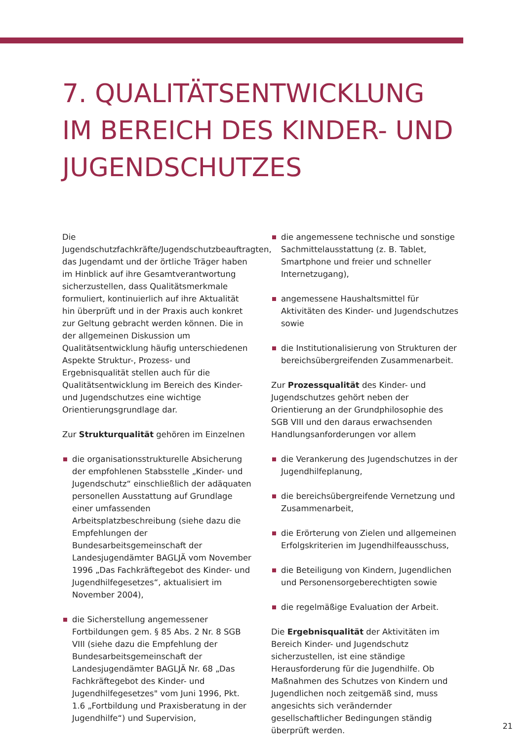7. QUALITÄTSENTWICKLUNG IM BEREICH DES KINDER- UND JUGENDSCHUTZES
Die Jugendschutzfachkräfte/Jugendschutzbeauftragten, das Jugendamt und der örtliche Träger haben im Hinblick auf ihre Gesamtverantwortung sicherzustellen, dass Qualitätsmerkmale formuliert, kontinuierlich auf ihre Aktualität hin überprüft und in der Praxis auch konkret zur Geltung gebracht werden können. Die in der allgemeinen Diskussion um Qualitätsentwicklung häufig unterschiedenen Aspekte Struktur-, Prozess- und Ergebnisqualität stellen auch für die Qualitätsentwicklung im Bereich des Kinder- und Jugendschutzes eine wichtige Orientierungsgrundlage dar.
Zur Strukturqualität gehören im Einzelnen
die organisationsstrukturelle Absicherung der empfohlenen Stabsstelle „Kinder- und Jugendschutz“ einschließlich der adäquaten personellen Ausstattung auf Grundlage einer umfassenden Arbeitsplatzbeschreibung (siehe dazu die Empfehlungen der Bundesarbeitsgemeinschaft der Landesjugendämter BAGLJÄ vom November 1996 „Das Fachkräftegebot des Kinder- und Jugendhilfegesetzes“, aktualisiert im November 2004),
die Sicherstellung angemessener Fortbildungen gem. § 85 Abs. 2 Nr. 8 SGB VIII (siehe dazu die Empfehlung der Bundesarbeitsgemeinschaft der Landesjugendämter BAGLJÄ Nr. 68 „Das Fachkräftegebot des Kinder- und Jugendhilfegesetzes" vom Juni 1996, Pkt. 1.6 „Fortbildung und Praxisberatung in der Jugendhilfe“) und Supervision,
die angemessene technische und sonstige Sachmittelausstattung (z. B. Tablet, Smartphone und freier und schneller Internetzugang),
angemessene Haushaltsmittel für Aktivitäten des Kinder- und Jugendschutzes sowie
die Institutionalisierung von Strukturen der bereichsübergreifenden Zusammenarbeit.
Zur Prozessqualität des Kinder- und Jugendschutzes gehört neben der Orientierung an der Grundphilosophie des SGB VIII und den daraus erwachsenden Handlungsanforderungen vor allem
die Verankerung des Jugendschutzes in der Jugendhilfeplanung,
die bereichsübergreifende Vernetzung und Zusammenarbeit,
die Erörterung von Zielen und allgemeinen Erfolgskriterien im Jugendhilfeausschuss,
die Beteiligung von Kindern, Jugendlichen und Personensorgeberechtigten sowie
die regelmäßige Evaluation der Arbeit.
Die Ergebnisqualität der Aktivitäten im Bereich Kinder- und Jugendschutz sicherzustellen, ist eine ständige Herausforderung für die Jugendhilfe. Ob Maßnahmen des Schutzes von Kindern und Jugendlichen noch zeitgemäß sind, muss angesichts sich verändernder gesellschaftlicher Bedingungen ständig überprüft werden.
21